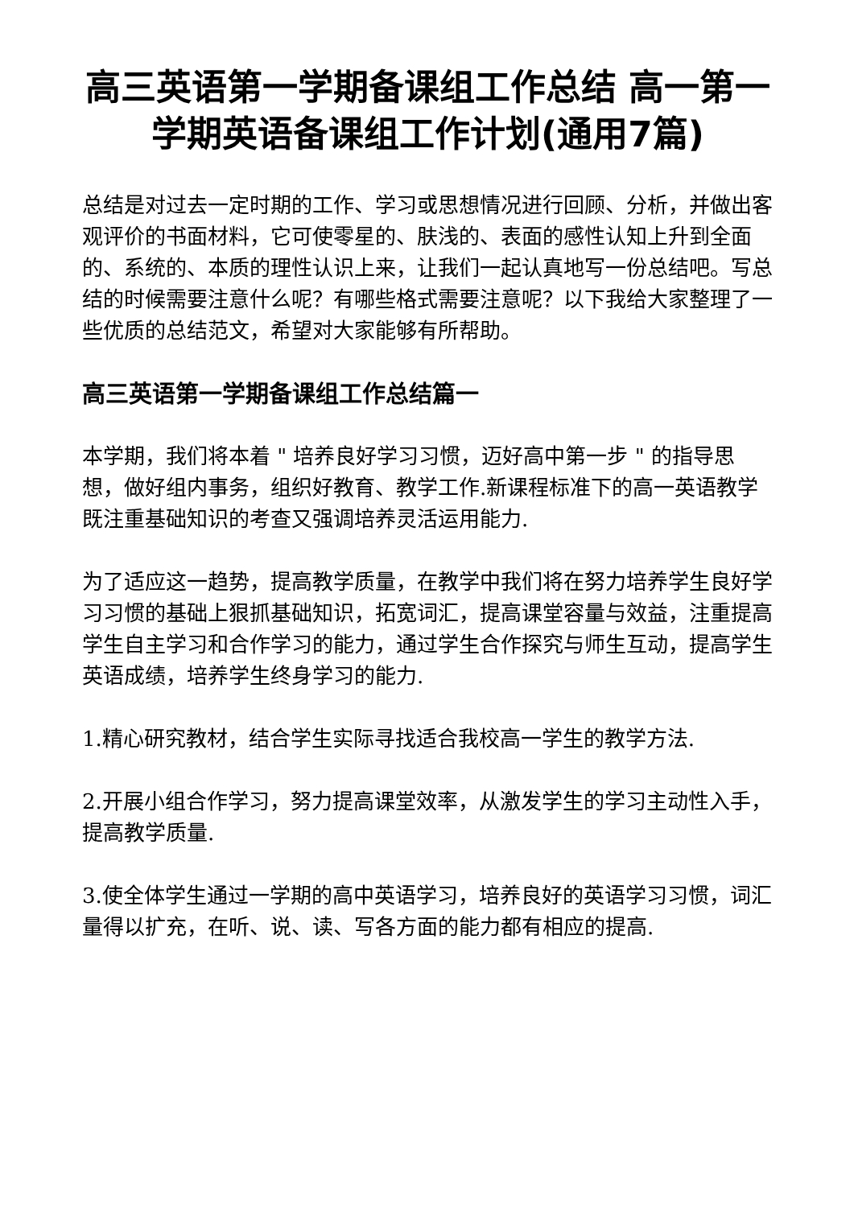高三英语第一学期备课组工作总结 高一第一学期英语备课组工作计划(通用7篇)
总结是对过去一定时期的工作、学习或思想情况进行回顾、分析，并做出客观评价的书面材料，它可使零星的、肤浅的、表面的感性认知上升到全面的、系统的、本质的理性认识上来，让我们一起认真地写一份总结吧。写总结的时候需要注意什么呢？有哪些格式需要注意呢？以下我给大家整理了一些优质的总结范文，希望对大家能够有所帮助。
高三英语第一学期备课组工作总结篇一
本学期，我们将本着 " 培养良好学习习惯，迈好高中第一步 " 的指导思想，做好组内事务，组织好教育、教学工作.新课程标准下的高一英语教学既注重基础知识的考查又强调培养灵活运用能力.
为了适应这一趋势，提高教学质量，在教学中我们将在努力培养学生良好学习习惯的基础上狠抓基础知识，拓宽词汇，提高课堂容量与效益，注重提高学生自主学习和合作学习的能力，通过学生合作探究与师生互动，提高学生英语成绩，培养学生终身学习的能力.
1.精心研究教材，结合学生实际寻找适合我校高一学生的教学方法.
2.开展小组合作学习，努力提高课堂效率，从激发学生的学习主动性入手，提高教学质量.
3.使全体学生通过一学期的高中英语学习，培养良好的英语学习习惯，词汇量得以扩充，在听、说、读、写各方面的能力都有相应的提高.